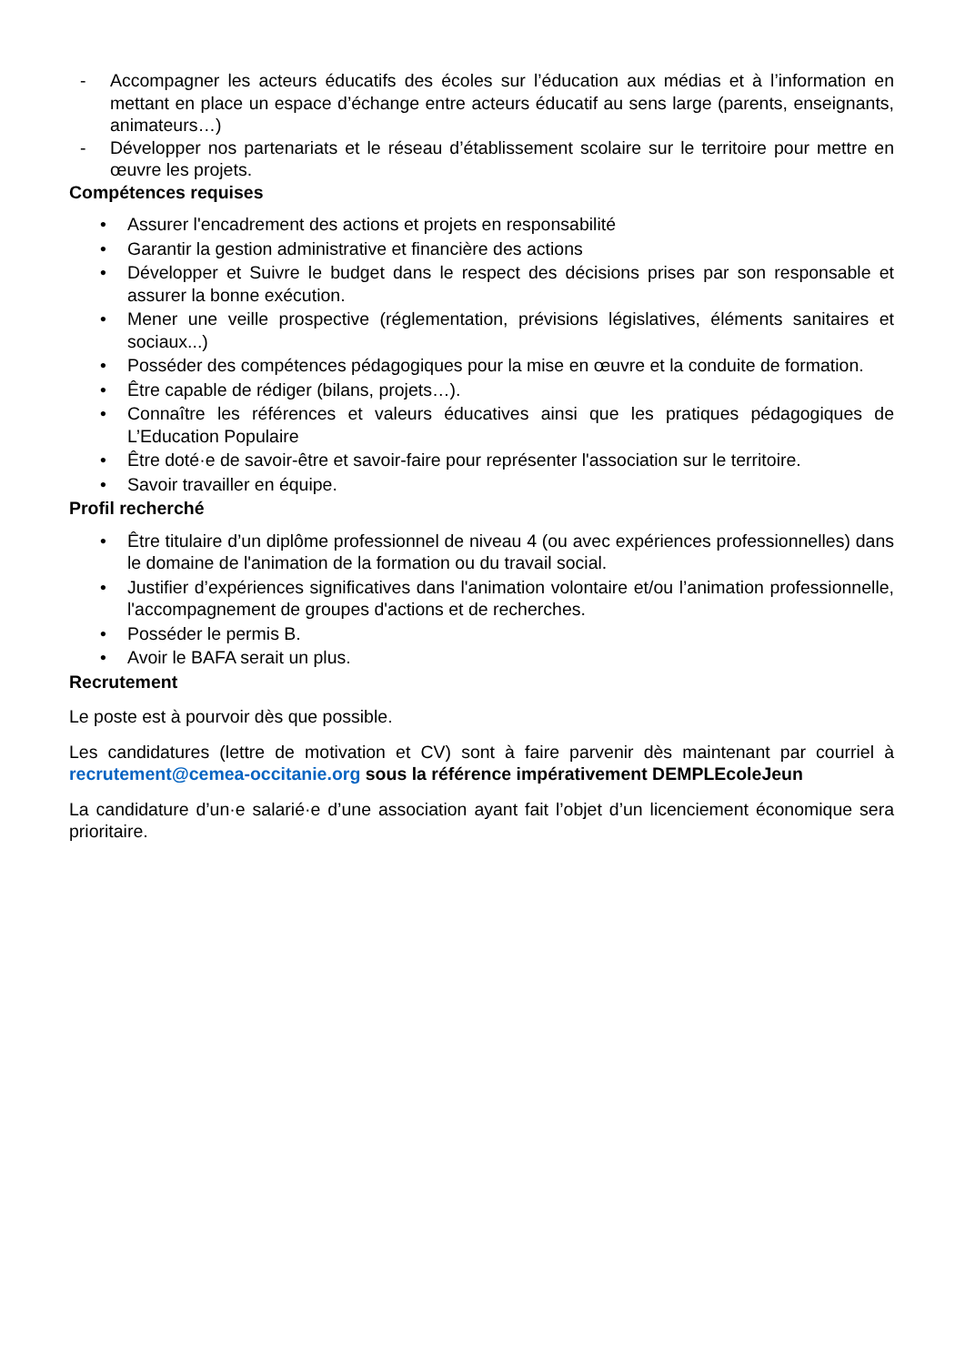- Accompagner les acteurs éducatifs des écoles sur l’éducation aux médias et à l’information en mettant en place un espace d’échange entre acteurs éducatif au sens large (parents, enseignants, animateurs…)
- Développer nos partenariats et le réseau d’établissement scolaire sur le territoire pour mettre en œuvre les projets.
Compétences requises
• Assurer l'encadrement des actions et projets en responsabilité
• Garantir la gestion administrative et financière des actions
• Développer et Suivre le budget dans le respect des décisions prises par son responsable et assurer la bonne exécution.
• Mener une veille prospective (réglementation, prévisions législatives, éléments sanitaires et sociaux...)
• Posséder des compétences pédagogiques pour la mise en œuvre et la conduite de formation.
• Être capable de rédiger (bilans, projets…).
• Connaître les références et valeurs éducatives ainsi que les pratiques pédagogiques de L’Education Populaire
• Être doté·e de savoir-être et savoir-faire pour représenter l'association sur le territoire.
• Savoir travailler en équipe.
Profil recherché
• Être titulaire d’un diplôme professionnel de niveau 4 (ou avec expériences professionnelles) dans le domaine de l'animation de la formation ou du travail social.
• Justifier d’expériences significatives dans l'animation volontaire et/ou l’animation professionnelle, l'accompagnement de groupes d'actions et de recherches.
• Posséder le permis B.
• Avoir le BAFA serait un plus.
Recrutement
Le poste est à pourvoir dès que possible.
Les candidatures (lettre de motivation et CV) sont à faire parvenir dès maintenant par courriel à recrutement@cemea-occitanie.org sous la référence impérativement DEMPLEcoleJeun
La candidature d’un·e salarié·e d’une association ayant fait l’objet d’un licenciement économique sera prioritaire.